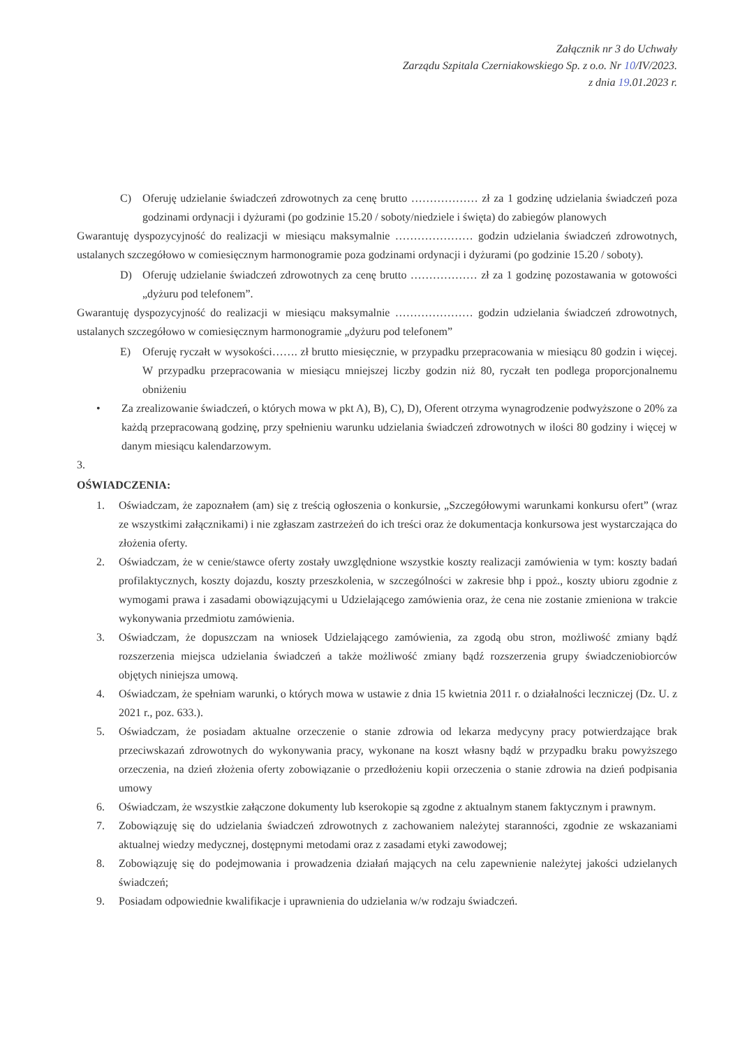Załącznik nr 3 do Uchwały
Zarządu Szpitala Czerniakowskiego Sp. z o.o. Nr 10/IV/2023.
z dnia 19.01.2023 r.
C) Oferuję udzielanie świadczeń zdrowotnych za cenę brutto ……………… zł za 1 godzinę udzielania świadczeń poza godzinami ordynacji i dyżurami (po godzinie 15.20 / soboty/niedziele i święta) do zabiegów planowych
Gwarantuję dyspozycyjność do realizacji w miesiącu maksymalnie ………………… godzin udzielania świadczeń zdrowotnych, ustalanych szczegółowo w comiesięcznym harmonogramie poza godzinami ordynacji i dyżurami (po godzinie 15.20 / soboty).
D) Oferuję udzielanie świadczeń zdrowotnych za cenę brutto ……………… zł za 1 godzinę pozostawania w gotowości „dyżuru pod telefonem”.
Gwarantuję dyspozycyjność do realizacji w miesiącu maksymalnie ………………… godzin udzielania świadczeń zdrowotnych, ustalanych szczegółowo w comiesięcznym harmonogramie „dyżuru pod telefonem”
E) Oferuję ryczałt w wysokości……. zł brutto miesięcznie, w przypadku przepracowania w miesiącu 80 godzin i więcej. W przypadku przepracowania w miesiącu mniejszej liczby godzin niż 80, ryczałt ten podlega proporcjonalnemu obniżeniu
• Za zrealizowanie świadczeń, o których mowa w pkt A), B), C), D), Oferent otrzyma wynagrodzenie podwyższone o 20% za każdą przepracowaną godzinę, przy spełnieniu warunku udzielania świadczeń zdrowotnych w ilości 80 godziny i więcej w danym miesiącu kalendarzowym.
3.
OŚWIADCZENIA:
1. Oświadczam, że zapoznałem (am) się z treścią ogłoszenia o konkursie, „Szczegółowymi warunkami konkursu ofert” (wraz ze wszystkimi załącznikami) i nie zgłaszam zastrzeżeń do ich treści oraz że dokumentacja konkursowa jest wystarczająca do złożenia oferty.
2. Oświadczam, że w cenie/stawce oferty zostały uwzględnione wszystkie koszty realizacji zamówienia w tym: koszty badań profilaktycznych, koszty dojazdu, koszty przeszkolenia, w szczególności w zakresie bhp i ppoż., koszty ubioru zgodnie z wymogami prawa i zasadami obowiązującymi u Udzielającego zamówienia oraz, że cena nie zostanie zmieniona w trakcie wykonywania przedmiotu zamówienia.
3. Oświadczam, że dopuszczam na wniosek Udzielającego zamówienia, za zgodą obu stron, możliwość zmiany bądź rozszerzenia miejsca udzielania świadczeń a także możliwość zmiany bądź rozszerzenia grupy świadczeniobiorców objętych niniejsza umową.
4. Oświadczam, że spełniam warunki, o których mowa w ustawie z dnia 15 kwietnia 2011 r. o działalności leczniczej (Dz. U. z 2021 r., poz. 633.).
5. Oświadczam, że posiadam aktualne orzeczenie o stanie zdrowia od lekarza medycyny pracy potwierdzające brak przeciwskazań zdrowotnych do wykonywania pracy, wykonane na koszt własny bądź w przypadku braku powyższego orzeczenia, na dzień złożenia oferty zobowiązanie o przedłożeniu kopii orzeczenia o stanie zdrowia na dzień podpisania umowy
6. Oświadczam, że wszystkie załączone dokumenty lub kserokopie są zgodne z aktualnym stanem faktycznym i prawnym.
7. Zobowiązuję się do udzielania świadczeń zdrowotnych z zachowaniem należytej staranności, zgodnie ze wskazaniami aktualnej wiedzy medycznej, dostępnymi metodami oraz z zasadami etyki zawodowej;
8. Zobowiązuję się do podejmowania i prowadzenia działań mających na celu zapewnienie należytej jakości udzielanych świadczeń;
9. Posiadam odpowiednie kwalifikacje i uprawnienia do udzielania w/w rodzaju świadczeń.